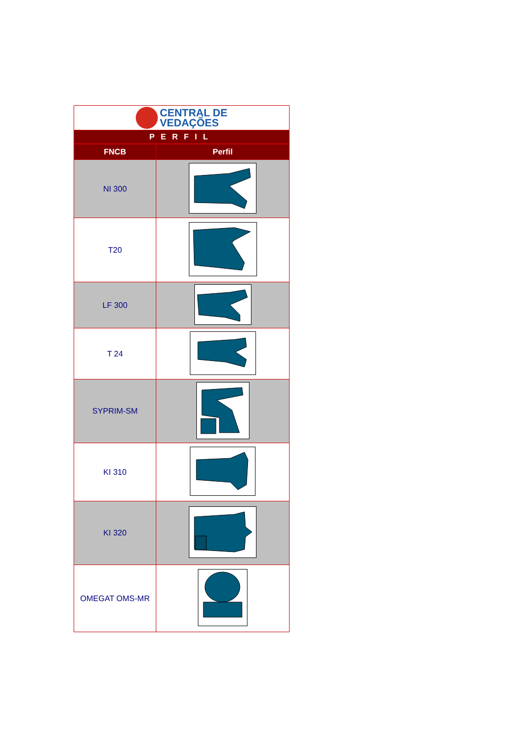| CENTRAL DE VEDAÇÕES | |
| PERFIL | |
| FNCB | Perfil |
| NI 300 | |
| T20 | |
| LF 300 | |
| T 24 | |
| SYPRIM-SM | |
| KI 310 | |
| KI 320 | |
| OMEGAT OMS-MR | |